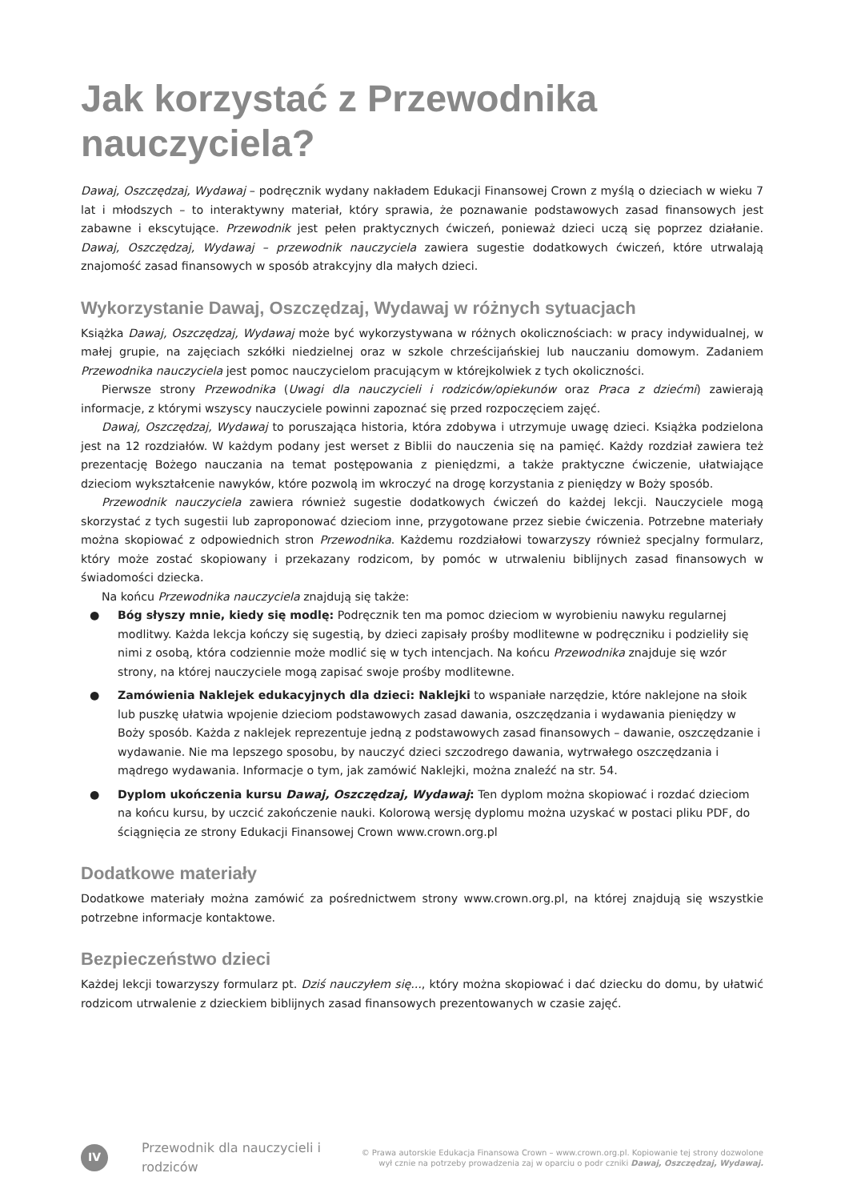Jak korzystać z Przewodnika nauczyciela?
Dawaj, Oszczędzaj, Wydawaj – podręcznik wydany nakładem Edukacji Finansowej Crown z myślą o dzieciach w wieku 7 lat i młodszych – to interaktywny materiał, który sprawia, że poznawanie podstawowych zasad finansowych jest zabawne i ekscytujące. Przewodnik jest pełen praktycznych ćwiczeń, ponieważ dzieci uczą się poprzez działanie. Dawaj, Oszczędzaj, Wydawaj – przewodnik nauczyciela zawiera sugestie dodatkowych ćwiczeń, które utrwalają znajomość zasad finansowych w sposób atrakcyjny dla małych dzieci.
Wykorzystanie Dawaj, Oszczędzaj, Wydawaj w różnych sytuacjach
Książka Dawaj, Oszczędzaj, Wydawaj może być wykorzystywana w różnych okolicznościach: w pracy indywidualnej, w małej grupie, na zajęciach szkółki niedzielnej oraz w szkole chrześcijańskiej lub nauczaniu domowym. Zadaniem Przewodnika nauczyciela jest pomoc nauczycielom pracującym w którejkolwiek z tych okoliczności.
Pierwsze strony Przewodnika (Uwagi dla nauczycieli i rodziców/opiekunów oraz Praca z dziećmi) zawierają informacje, z którymi wszyscy nauczyciele powinni zapoznać się przed rozpoczęciem zajęć.
Dawaj, Oszczędzaj, Wydawaj to poruszająca historia, która zdobywa i utrzymuje uwagę dzieci. Książka podzielona jest na 12 rozdziałów. W każdym podany jest werset z Biblii do nauczenia się na pamięć. Każdy rozdział zawiera też prezentację Bożego nauczania na temat postępowania z pieniędzmi, a także praktyczne ćwiczenie, ułatwiające dzieciom wykształcenie nawyków, które pozwolą im wkroczyć na drogę korzystania z pieniędzy w Boży sposób.
Przewodnik nauczyciela zawiera również sugestie dodatkowych ćwiczeń do każdej lekcji. Nauczyciele mogą skorzystać z tych sugestii lub zaproponować dzieciom inne, przygotowane przez siebie ćwiczenia. Potrzebne materiały można skopiować z odpowiednich stron Przewodnika. Każdemu rozdziałowi towarzyszy również specjalny formularz, który może zostać skopiowany i przekazany rodzicom, by pomóc w utrwaleniu biblijnych zasad finansowych w świadomości dziecka.
Na końcu Przewodnika nauczyciela znajdują się także:
● Bóg słyszy mnie, kiedy się modlę: Podręcznik ten ma pomoc dzieciom w wyrobieniu nawyku regularnej modlitwy. Każda lekcja kończy się sugestią, by dzieci zapisały prośby modlitewne w podręczniku i podzieliły się nimi z osobą, która codziennie może modlić się w tych intencjach. Na końcu Przewodnika znajduje się wzór strony, na której nauczyciele mogą zapisać swoje prośby modlitewne.
● Zamówienia Naklejek edukacyjnych dla dzieci: Naklejki to wspaniałe narzędzie, które naklejone na słoik lub puszkę ułatwia wpojenie dzieciom podstawowych zasad dawania, oszczędzania i wydawania pieniędzy w Boży sposób. Każda z naklejek reprezentuje jedną z podstawowych zasad finansowych – dawanie, oszczędzanie i wydawanie. Nie ma lepszego sposobu, by nauczyć dzieci szczodrego dawania, wytrwałego oszczędzania i mądrego wydawania. Informacje o tym, jak zamówić Naklejki, można znaleźć na str. 54.
● Dyplom ukończenia kursu Dawaj, Oszczędzaj, Wydawaj: Ten dyplom można skopiować i rozdać dzieciom na końcu kursu, by uczcić zakończenie nauki. Kolorową wersję dyplomu można uzyskać w postaci pliku PDF, do ściągnięcia ze strony Edukacji Finansowej Crown www.crown.org.pl
Dodatkowe materiały
Dodatkowe materiały można zamówić za pośrednictwem strony www.crown.org.pl, na której znajdują się wszystkie potrzebne informacje kontaktowe.
Bezpieczeństwo dzieci
Każdej lekcji towarzyszy formularz pt. Dziś nauczyłem się..., który można skopiować i dać dziecku do domu, by ułatwić rodzicom utrwalenie z dzieckiem biblijnych zasad finansowych prezentowanych w czasie zajęć.
IV
Przewodnik dla nauczycieli i rodziców
© Prawa autorskie Edukacja Finansowa Crown – www.crown.org.pl. Kopiowanie tej strony dozwolone
wył cznie na potrzeby prowadzenia zaj w oparciu o podr czniki Dawaj, Oszczędzaj, Wydawaj.